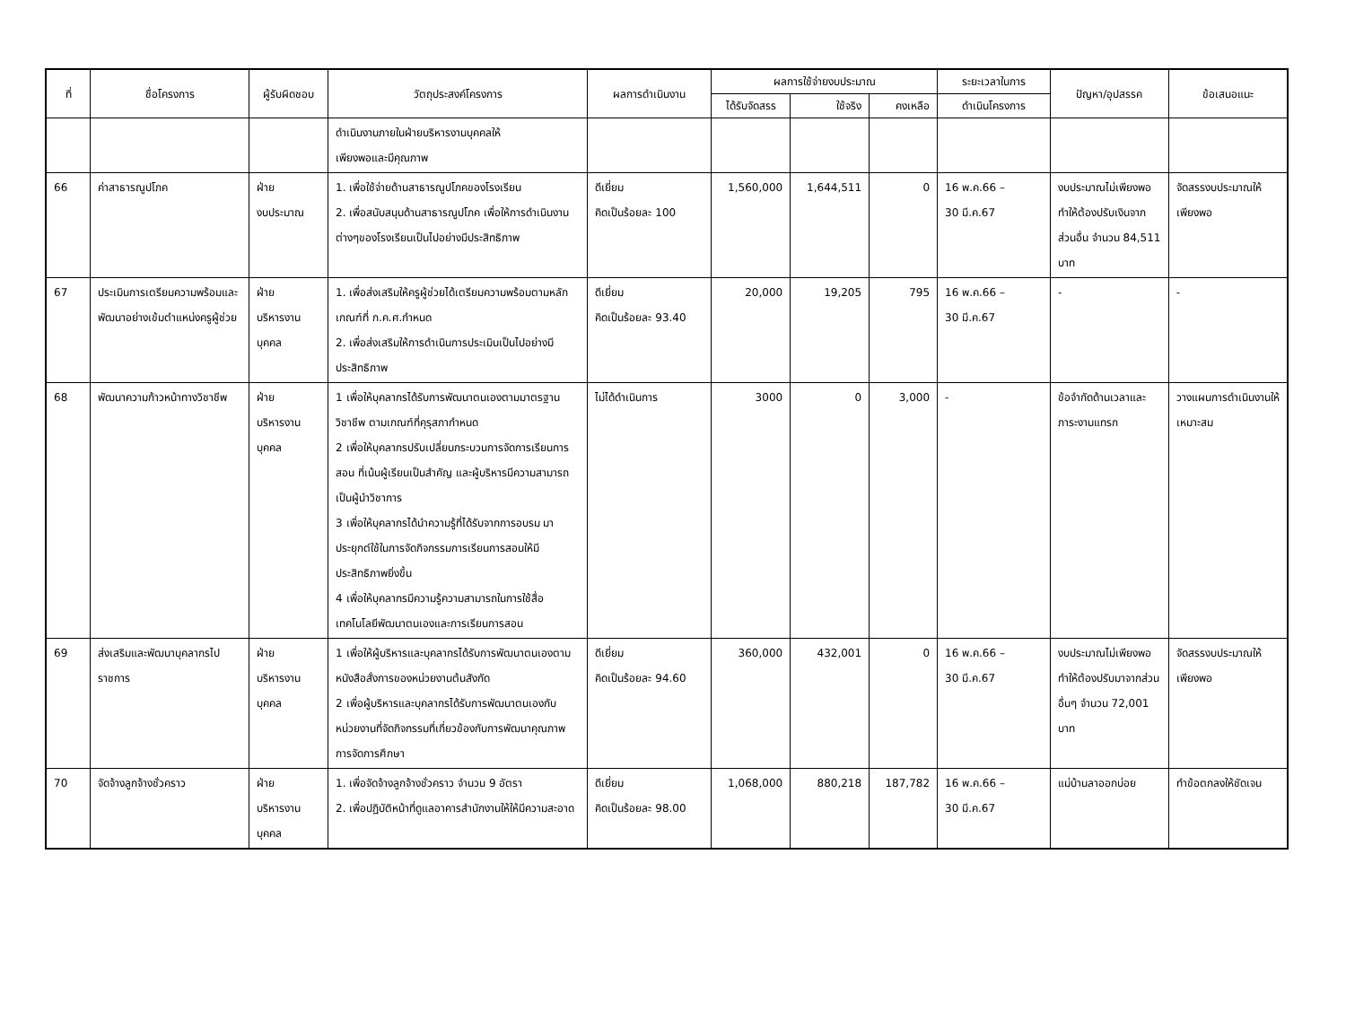| ที่ | ชื่อโครงการ | ผู้รับผิดชอบ | วัตถุประสงค์โครงการ | ผลการดำเนินงาน | ผลการใช้จ่ายงบประมาณ | | | ระยะเวลาในการ | ปัญหา/อุปสรรค | ข้อเสนอแนะ |
| --- | --- | --- | --- | --- | --- | --- | --- | --- | --- | --- |
| | | | | | ได้รับจัดสรร | ใช้จริง | คงเหลือ | ดำเนินโครงการ | | |
| | | | ดำเนินงานภายในฝ่ายบริหารงานบุคคลให้ เพียงพอและมีคุณภาพ | | | | | | | |
| 66 | ค่าสาธารณูปโภค | ฝ่าย งบประมาณ | 1. เพื่อใช้จ่ายด้านสาธารณูปโภคของโรงเรียน 2. เพื่อสนับสนุนด้านสาธารณูปโภค เพื่อให้การดำเนินงานต่างๆของโรงเรียนเป็นไปอย่างมีประสิทธิภาพ | ดีเยี่ยม คิดเป็นร้อยละ 100 | 1,560,000 | 1,644,511 | 0 | 16 พ.ค.66 – 30 มี.ค.67 | งบประมาณไม่เพียงพอ ทำให้ต้องปรับเงินจากส่วนอื่น จำนวน 84,511 บาท | จัดสรรงบประมาณให้เพียงพอ |
| 67 | ประเมินการเตรียมความพร้อมและพัฒนาอย่างเข้มตำแหน่งครูผู้ช่วย | ฝ่าย บริหารงาน บุคคล | 1. เพื่อส่งเสริมให้ครูผู้ช่วยได้เตรียมความพร้อมตามหลักเกณฑ์ที่ ก.ค.ศ.กำหนด 2. เพื่อส่งเสริมให้การดำเนินการประเมินเป็นไปอย่างมีประสิทธิภาพ | ดีเยี่ยม คิดเป็นร้อยละ 93.40 | 20,000 | 19,205 | 795 | 16 พ.ค.66 – 30 มี.ค.67 | - | - |
| 68 | พัฒนาความก้าวหน้าทางวิชาชีพ | ฝ่าย บริหารงาน บุคคล | 1 เพื่อให้บุคลากรได้รับการพัฒนาตนเองตามมาตรฐานวิชาชีพ ตามเกณฑ์ที่คุรุสภากำหนด 2 เพื่อให้บุคลากรปรับเปลี่ยนกระบวนการจัดการเรียนการสอน ที่เน้นผู้เรียนเป็นสำคัญ และผู้บริหารมีความสามารถเป็นผู้นำวิชาการ 3 เพื่อให้บุคลากรได้นำความรู้ที่ได้รับจากการอบรม มาประยุกต์ใช้ในการจัดกิจกรรมการเรียนการสอนให้มีประสิทธิภาพยิ่งขึ้น 4 เพื่อให้บุคลากรมีความรู้ความสามารถในการใช้สื่อเทคโนโลยีพัฒนาตนเองและการเรียนการสอน | ไม่ได้ดำเนินการ | 3000 | 0 | 3,000 | - | ข้อจำกัดด้านเวลาและภาระงานแทรก | วางแผนการดำเนินงานให้เหมาะสม |
| 69 | ส่งเสริมและพัฒนาบุคลากรไปราชการ | ฝ่าย บริหารงาน บุคคล | 1 เพื่อให้ผู้บริหารและบุคลากรได้รับการพัฒนาตนเองตามหนังสือสั่งการของหน่วยงานต้นสังกัด 2 เพื่อผู้บริหารและบุคลากรได้รับการพัฒนาตนเองกับหน่วยงานที่จัดกิจกรรมที่เกี่ยวข้องกับการพัฒนาคุณภาพการจัดการศึกษา | ดีเยี่ยม คิดเป็นร้อยละ 94.60 | 360,000 | 432,001 | 0 | 16 พ.ค.66 – 30 มี.ค.67 | งบประมาณไม่เพียงพอ ทำให้ต้องปรับมาจากส่วนอื่นๆ จำนวน 72,001 บาท | จัดสรรงบประมาณให้เพียงพอ |
| 70 | จัดจ้างลูกจ้างชั่วคราว | ฝ่าย บริหารงาน บุคคล | 1. เพื่อจัดจ้างลูกจ้างชั่วคราว จำนวน 9 อัตรา 2. เพื่อปฏิบัติหน้าที่ดูแลอาคารสำนักงานให้ให้มีความสะอาด | ดีเยี่ยม คิดเป็นร้อยละ 98.00 | 1,068,000 | 880,218 | 187,782 | 16 พ.ค.66 – 30 มี.ค.67 | แม่บ้านลาออกบ่อย | ทำข้อตกลงให้ชัดเจน |